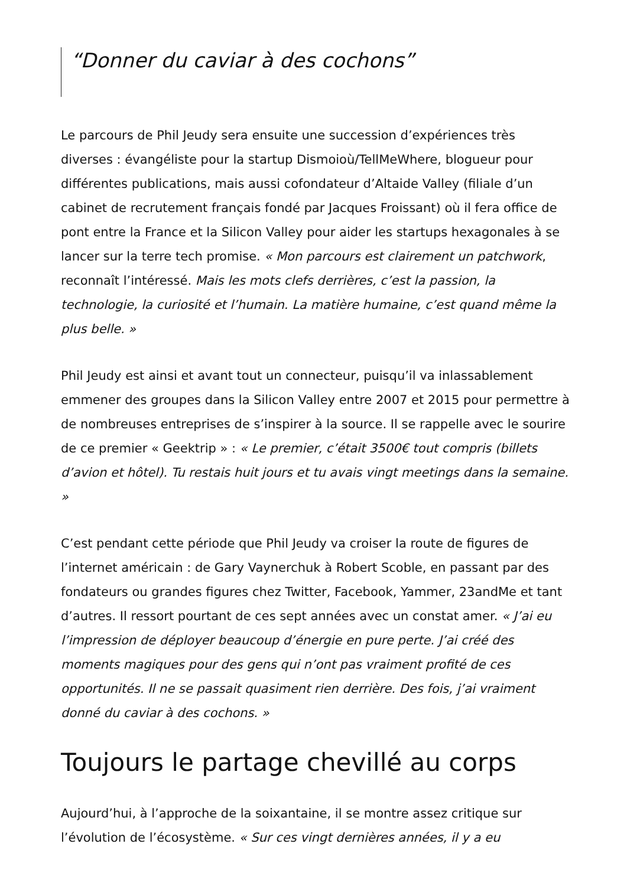“Donner du caviar à des cochons”
Le parcours de Phil Jeudy sera ensuite une succession d’expériences très diverses : évangéliste pour la startup Dismoioù/TellMeWhere, blogueur pour différentes publications, mais aussi cofondateur d’Altaide Valley (filiale d’un cabinet de recrutement français fondé par Jacques Froissant) où il fera office de pont entre la France et la Silicon Valley pour aider les startups hexagonales à se lancer sur la terre tech promise. « Mon parcours est clairement un patchwork, reconnaît l’intéressé. Mais les mots clefs derrières, c’est la passion, la technologie, la curiosité et l’humain. La matière humaine, c’est quand même la plus belle. »
Phil Jeudy est ainsi et avant tout un connecteur, puisqu’il va inlassablement emmener des groupes dans la Silicon Valley entre 2007 et 2015 pour permettre à de nombreuses entreprises de s’inspirer à la source. Il se rappelle avec le sourire de ce premier « Geektrip » : « Le premier, c’était 3500€ tout compris (billets d’avion et hôtel). Tu restais huit jours et tu avais vingt meetings dans la semaine. »
C’est pendant cette période que Phil Jeudy va croiser la route de figures de l’internet américain : de Gary Vaynerchuk à Robert Scoble, en passant par des fondateurs ou grandes figures chez Twitter, Facebook, Yammer, 23andMe et tant d’autres. Il ressort pourtant de ces sept années avec un constat amer. « J’ai eu l’impression de déployer beaucoup d’énergie en pure perte. J’ai créé des moments magiques pour des gens qui n’ont pas vraiment profité de ces opportunités. Il ne se passait quasiment rien derrière. Des fois, j’ai vraiment donné du caviar à des cochons. »
Toujours le partage chevillé au corps
Aujourd’hui, à l’approche de la soixantaine, il se montre assez critique sur l’évolution de l’écosystème. « Sur ces vingt dernières années, il y a eu